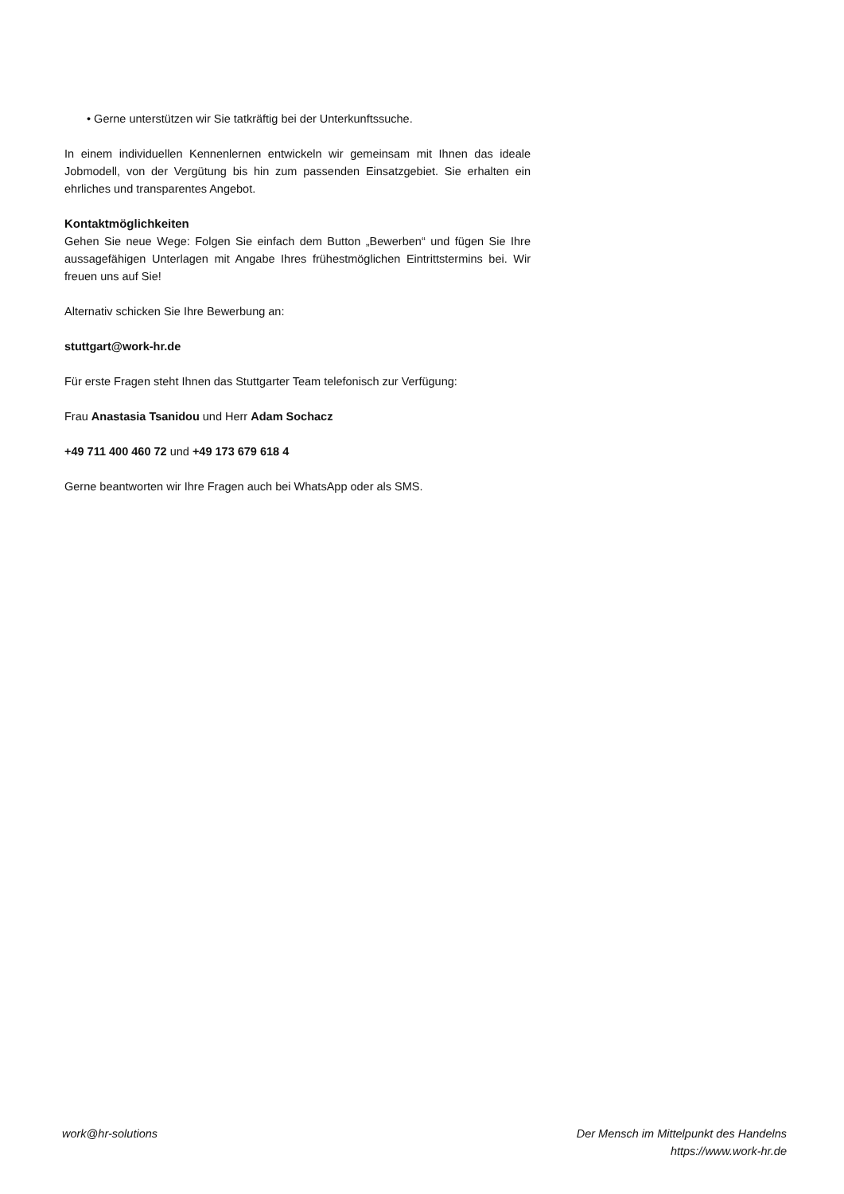• Gerne unterstützen wir Sie tatkräftig bei der Unterkunftssuche.
In einem individuellen Kennenlernen entwickeln wir gemeinsam mit Ihnen das ideale Jobmodell, von der Vergütung bis hin zum passenden Einsatzgebiet. Sie erhalten ein ehrliches und transparentes Angebot.
Kontaktmöglichkeiten
Gehen Sie neue Wege: Folgen Sie einfach dem Button „Bewerben“ und fügen Sie Ihre aussagefähigen Unterlagen mit Angabe Ihres frühestmöglichen Eintrittstermins bei. Wir freuen uns auf Sie!
Alternativ schicken Sie Ihre Bewerbung an:
stuttgart@work-hr.de
Für erste Fragen steht Ihnen das Stuttgarter Team telefonisch zur Verfügung:
Frau Anastasia Tsanidou und Herr Adam Sochacz
+49 711 400 460 72 und +49 173 679 618 4
Gerne beantworten wir Ihre Fragen auch bei WhatsApp oder als SMS.
work@hr-solutions Der Mensch im Mittelpunkt des Handelns
https://www.work-hr.de